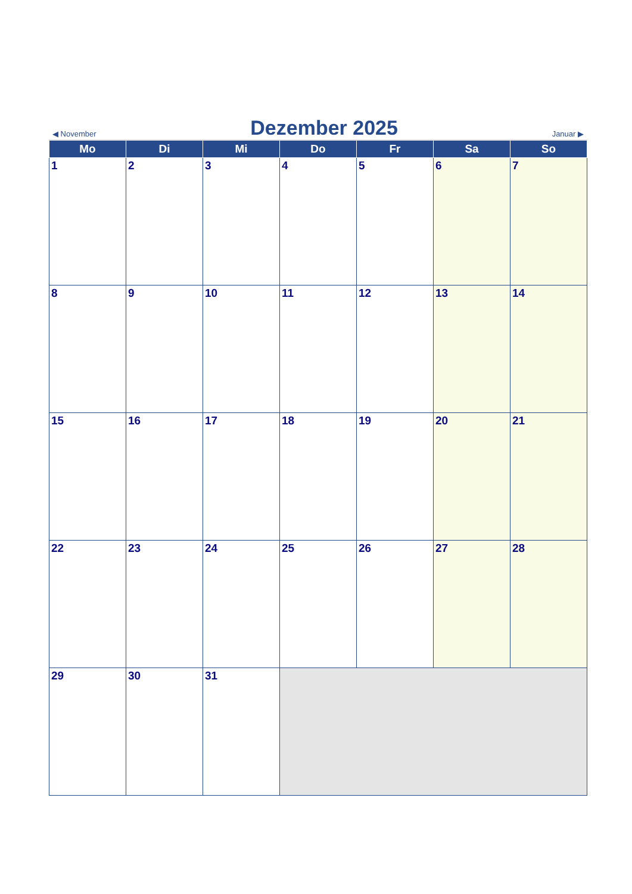◀ November
Dezember 2025
Januar ▶
| Mo | Di | Mi | Do | Fr | Sa | So |
| --- | --- | --- | --- | --- | --- | --- |
| 1 | 2 | 3 | 4 | 5 | 6 | 7 |
| 8 | 9 | 10 | 11 | 12 | 13 | 14 |
| 15 | 16 | 17 | 18 | 19 | 20 | 21 |
| 22 | 23 | 24 | 25 | 26 | 27 | 28 |
| 29 | 30 | 31 | | | | |